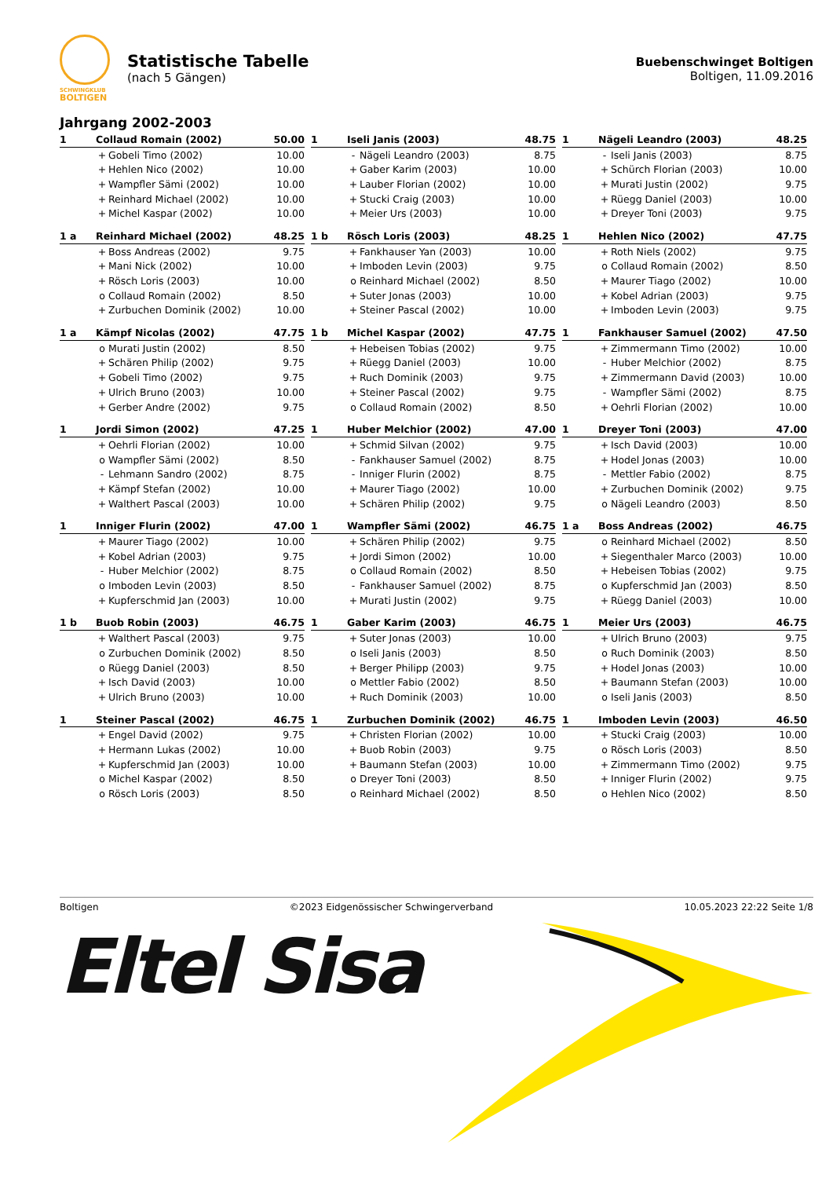SCHWINGKLUB
BOLTIGEN
Statistische Tabelle
(nach 5 Gängen)
Buebenschwinget Boltigen
Boltigen, 11.09.2016
Jahrgang 2002-2003
| 1 | Collaud Romain (2002) | | 50.00 |
| --- | --- | --- | --- |
| | + | Gobeli Timo (2002) | 10.00 |
| | + | Hehlen Nico (2002) | 10.00 |
| | + | Wampfler Sämi (2002) | 10.00 |
| | + | Reinhard Michael (2002) | 10.00 |
| | + | Michel Kaspar (2002) | 10.00 |
| 1 | Iseli Janis (2003) | | 48.75 |
| --- | --- | --- | --- |
| | - | Nägeli Leandro (2003) | 8.75 |
| | + | Gaber Karim (2003) | 10.00 |
| | + | Lauber Florian (2002) | 10.00 |
| | + | Stucki Craig (2003) | 10.00 |
| | + | Meier Urs (2003) | 10.00 |
| 1 | Nägeli Leandro (2003) | | 48.25 |
| --- | --- | --- | --- |
| | - | Iseli Janis (2003) | 8.75 |
| | + | Schürch Florian (2003) | 10.00 |
| | + | Murati Justin (2002) | 9.75 |
| | + | Rüegg Daniel (2003) | 10.00 |
| | + | Dreyer Toni (2003) | 9.75 |
| 1 a | Reinhard Michael (2002) | | 48.25 |
| --- | --- | --- | --- |
| | + | Boss Andreas (2002) | 9.75 |
| | + | Mani Nick (2002) | 10.00 |
| | + | Rösch Loris (2003) | 10.00 |
| | o | Collaud Romain (2002) | 8.50 |
| | + | Zurbuchen Dominik (2002) | 10.00 |
| 1 b | Rösch Loris (2003) | | 48.25 |
| --- | --- | --- | --- |
| | + | Fankhauser Yan (2003) | 10.00 |
| | + | Imboden Levin (2003) | 9.75 |
| | o | Reinhard Michael (2002) | 8.50 |
| | + | Suter Jonas (2003) | 10.00 |
| | + | Steiner Pascal (2002) | 10.00 |
| 1 | Hehlen Nico (2002) | | 47.75 |
| --- | --- | --- | --- |
| | + | Roth Niels (2002) | 9.75 |
| | o | Collaud Romain (2002) | 8.50 |
| | + | Maurer Tiago (2002) | 10.00 |
| | + | Kobel Adrian (2003) | 9.75 |
| | + | Imboden Levin (2003) | 9.75 |
| 1 a | Kämpf Nicolas (2002) | | 47.75 |
| --- | --- | --- | --- |
| | o | Murati Justin (2002) | 8.50 |
| | + | Schären Philip (2002) | 9.75 |
| | + | Gobeli Timo (2002) | 9.75 |
| | + | Ulrich Bruno (2003) | 10.00 |
| | + | Gerber Andre (2002) | 9.75 |
| 1 b | Michel Kaspar (2002) | | 47.75 |
| --- | --- | --- | --- |
| | + | Hebeisen Tobias (2002) | 9.75 |
| | + | Rüegg Daniel (2003) | 10.00 |
| | + | Ruch Dominik (2003) | 9.75 |
| | + | Steiner Pascal (2002) | 9.75 |
| | o | Collaud Romain (2002) | 8.50 |
| 1 | Fankhauser Samuel (2002) | | 47.50 |
| --- | --- | --- | --- |
| | + | Zimmermann Timo (2002) | 10.00 |
| | - | Huber Melchior (2002) | 8.75 |
| | + | Zimmermann David (2003) | 10.00 |
| | - | Wampfler Sämi (2002) | 8.75 |
| | + | Oehrli Florian (2002) | 10.00 |
| 1 | Jordi Simon (2002) | | 47.25 |
| --- | --- | --- | --- |
| | + | Oehrli Florian (2002) | 10.00 |
| | o | Wampfler Sämi (2002) | 8.50 |
| | - | Lehmann Sandro (2002) | 8.75 |
| | + | Kämpf Stefan (2002) | 10.00 |
| | + | Walthert Pascal (2003) | 10.00 |
| 1 | Huber Melchior (2002) | | 47.00 |
| --- | --- | --- | --- |
| | + | Schmid Silvan (2002) | 9.75 |
| | - | Fankhauser Samuel (2002) | 8.75 |
| | - | Inniger Flurin (2002) | 8.75 |
| | + | Maurer Tiago (2002) | 10.00 |
| | + | Schären Philip (2002) | 9.75 |
| 1 | Dreyer Toni (2003) | | 47.00 |
| --- | --- | --- | --- |
| | + | Isch David (2003) | 10.00 |
| | + | Hodel Jonas (2003) | 10.00 |
| | - | Mettler Fabio (2002) | 8.75 |
| | + | Zurbuchen Dominik (2002) | 9.75 |
| | o | Nägeli Leandro (2003) | 8.50 |
| 1 | Inniger Flurin (2002) | | 47.00 |
| --- | --- | --- | --- |
| | + | Maurer Tiago (2002) | 10.00 |
| | + | Kobel Adrian (2003) | 9.75 |
| | - | Huber Melchior (2002) | 8.75 |
| | o | Imboden Levin (2003) | 8.50 |
| | + | Kupferschmid Jan (2003) | 10.00 |
| 1 | Wampfler Sämi (2002) | | 46.75 |
| --- | --- | --- | --- |
| | + | Schären Philip (2002) | 9.75 |
| | + | Jordi Simon (2002) | 10.00 |
| | o | Collaud Romain (2002) | 8.50 |
| | - | Fankhauser Samuel (2002) | 8.75 |
| | + | Murati Justin (2002) | 9.75 |
| 1 a | Boss Andreas (2002) | | 46.75 |
| --- | --- | --- | --- |
| | o | Reinhard Michael (2002) | 8.50 |
| | + | Siegenthaler Marco (2003) | 10.00 |
| | + | Hebeisen Tobias (2002) | 9.75 |
| | o | Kupferschmid Jan (2003) | 8.50 |
| | + | Rüegg Daniel (2003) | 10.00 |
| 1 b | Buob Robin (2003) | | 46.75 |
| --- | --- | --- | --- |
| | + | Walthert Pascal (2003) | 9.75 |
| | o | Zurbuchen Dominik (2002) | 8.50 |
| | o | Rüegg Daniel (2003) | 8.50 |
| | + | Isch David (2003) | 10.00 |
| | + | Ulrich Bruno (2003) | 10.00 |
| 1 | Gaber Karim (2003) | | 46.75 |
| --- | --- | --- | --- |
| | + | Suter Jonas (2003) | 10.00 |
| | o | Iseli Janis (2003) | 8.50 |
| | + | Berger Philipp (2003) | 9.75 |
| | o | Mettler Fabio (2002) | 8.50 |
| | + | Ruch Dominik (2003) | 10.00 |
| 1 | Meier Urs (2003) | | 46.75 |
| --- | --- | --- | --- |
| | + | Ulrich Bruno (2003) | 9.75 |
| | o | Ruch Dominik (2003) | 8.50 |
| | + | Hodel Jonas (2003) | 10.00 |
| | + | Baumann Stefan (2003) | 10.00 |
| | o | Iseli Janis (2003) | 8.50 |
| 1 | Steiner Pascal (2002) | | 46.75 |
| --- | --- | --- | --- |
| | + | Engel David (2002) | 9.75 |
| | + | Hermann Lukas (2002) | 10.00 |
| | + | Kupferschmid Jan (2003) | 10.00 |
| | o | Michel Kaspar (2002) | 8.50 |
| | o | Rösch Loris (2003) | 8.50 |
| 1 | Zurbuchen Dominik (2002) | | 46.75 |
| --- | --- | --- | --- |
| | + | Christen Florian (2002) | 10.00 |
| | + | Buob Robin (2003) | 9.75 |
| | + | Baumann Stefan (2003) | 10.00 |
| | o | Dreyer Toni (2003) | 8.50 |
| | o | Reinhard Michael (2002) | 8.50 |
| 1 | Imboden Levin (2003) | | 46.50 |
| --- | --- | --- | --- |
| | + | Stucki Craig (2003) | 10.00 |
| | o | Rösch Loris (2003) | 8.50 |
| | + | Zimmermann Timo (2002) | 9.75 |
| | + | Inniger Flurin (2002) | 9.75 |
| | o | Hehlen Nico (2002) | 8.50 |
Boltigen ©2023 Eidgenössischer Schwingerverband 10.05.2023 22:22 Seite 1/8
Eltel Sisa